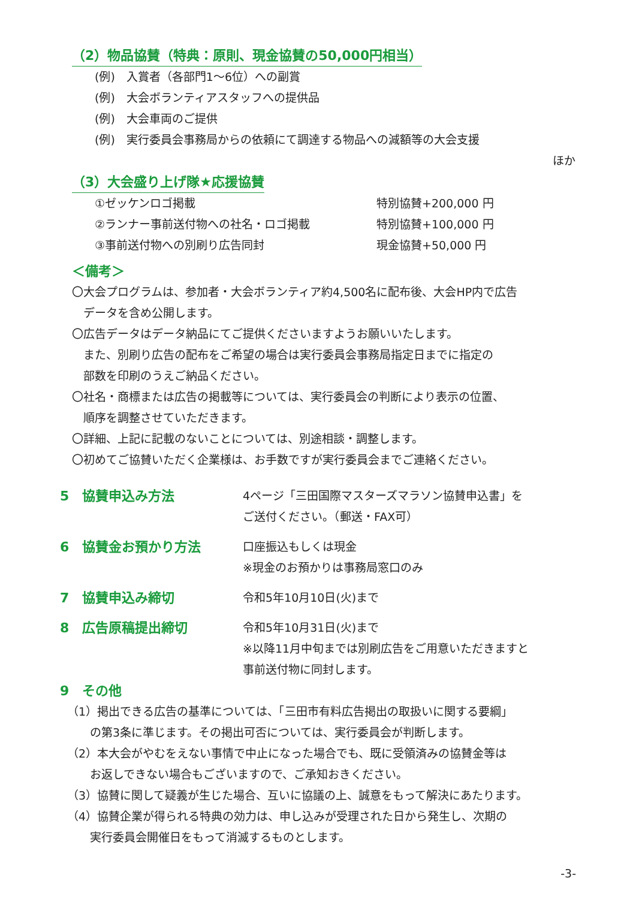（2）物品協賛（特典：原則、現金協賛の50,000円相当）
(例)　入賞者（各部門1～6位）への副賞
(例)　大会ボランティアスタッフへの提供品
(例)　大会車両のご提供
(例)　実行委員会事務局からの依頼にて調達する物品への減額等の大会支援
ほか
（3）大会盛り上げ隊★応援協賛
①ゼッケンロゴ掲載 特別協賛+200,000 円
②ランナー事前送付物への社名・ロゴ掲載 特別協賛+100,000 円
③事前送付物への別刷り広告同封 現金協賛+50,000 円
＜備考＞
〇大会プログラムは、参加者・大会ボランティア約4,500名に配布後、大会HP内で広告
　データを含め公開します。
〇広告データはデータ納品にてご提供くださいますようお願いいたします。
　また、別刷り広告の配布をご希望の場合は実行委員会事務局指定日までに指定の
　部数を印刷のうえご納品ください。
〇社名・商標または広告の掲載等については、実行委員会の判断により表示の位置、
　順序を調整させていただきます。
〇詳細、上記に記載のないことについては、別途相談・調整します。
〇初めてご協賛いただく企業様は、お手数ですが実行委員会までご連絡ください。
5　協賛申込み方法 4ページ「三田国際マスターズマラソン協賛申込書」を
ご送付ください。（郵送・FAX可）
6　協賛金お預かり方法 口座振込もしくは現金
※現金のお預かりは事務局窓口のみ
7　協賛申込み締切 令和5年10月10日(火)まで
8　広告原稿提出締切 令和5年10月31日(火)まで
※以降11月中旬までは別刷広告をご用意いただきますと
事前送付物に同封します。
9　その他
（1）掲出できる広告の基準については、「三田市有料広告掲出の取扱いに関する要綱」
　　の第3条に準じます。その掲出可否については、実行委員会が判断します。
（2）本大会がやむをえない事情で中止になった場合でも、既に受領済みの協賛金等は
　　お返しできない場合もございますので、ご承知おきください。
（3）協賛に関して疑義が生じた場合、互いに協議の上、誠意をもって解決にあたります。
（4）協賛企業が得られる特典の効力は、申し込みが受理された日から発生し、次期の
　　実行委員会開催日をもって消滅するものとします。
-3-